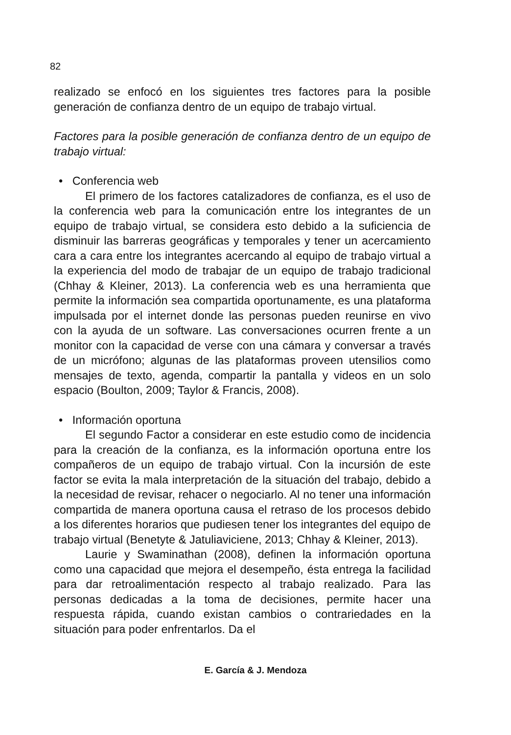82
realizado se enfocó en los siguientes tres factores para la posible generación de confianza dentro de un equipo de trabajo virtual.
Factores para la posible generación de confianza dentro de un equipo de trabajo virtual:
• Conferencia web
El primero de los factores catalizadores de confianza, es el uso de la conferencia web para la comunicación entre los integrantes de un equipo de trabajo virtual, se considera esto debido a la suficiencia de disminuir las barreras geográficas y temporales y tener un acercamiento cara a cara entre los integrantes acercando al equipo de trabajo virtual a la experiencia del modo de trabajar de un equipo de trabajo tradicional (Chhay & Kleiner, 2013). La conferencia web es una herramienta que permite la información sea compartida oportunamente, es una plataforma impulsada por el internet donde las personas pueden reunirse en vivo con la ayuda de un software. Las conversaciones ocurren frente a un monitor con la capacidad de verse con una cámara y conversar a través de un micrófono; algunas de las plataformas proveen utensilios como mensajes de texto, agenda, compartir la pantalla y videos en un solo espacio (Boulton, 2009; Taylor & Francis, 2008).
• Información oportuna
El segundo Factor a considerar en este estudio como de incidencia para la creación de la confianza, es la información oportuna entre los compañeros de un equipo de trabajo virtual. Con la incursión de este factor se evita la mala interpretación de la situación del trabajo, debido a la necesidad de revisar, rehacer o negociarlo. Al no tener una información compartida de manera oportuna causa el retraso de los procesos debido a los diferentes horarios que pudiesen tener los integrantes del equipo de trabajo virtual (Benetyte & Jatuliaviciene, 2013; Chhay & Kleiner, 2013).
Laurie y Swaminathan (2008), definen la información oportuna como una capacidad que mejora el desempeño, ésta entrega la facilidad para dar retroalimentación respecto al trabajo realizado. Para las personas dedicadas a la toma de decisiones, permite hacer una respuesta rápida, cuando existan cambios o contrariedades en la situación para poder enfrentarlos. Da el
E. García & J. Mendoza